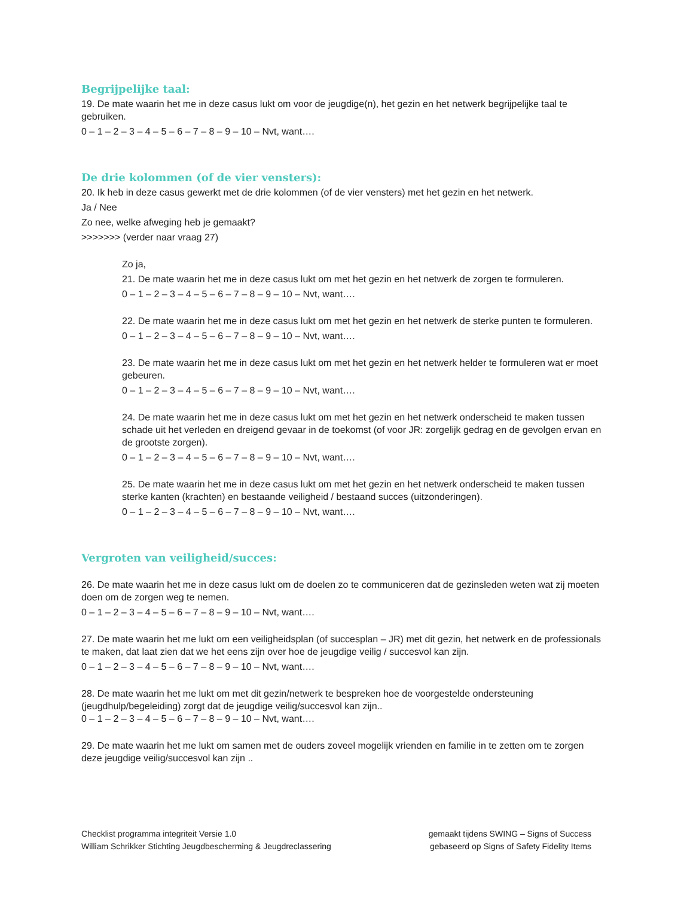Begrijpelijke taal:
19. De mate waarin het me in deze casus lukt om voor de jeugdige(n), het gezin en het netwerk begrijpelijke taal te gebruiken.
0 – 1 – 2 – 3 – 4 – 5 – 6 – 7 – 8 – 9 – 10 – Nvt, want….
De drie kolommen (of de vier vensters):
20. Ik heb in deze casus gewerkt met de drie kolommen (of de vier vensters) met het gezin en het netwerk.
Ja / Nee
Zo nee, welke afweging heb je gemaakt?
>>>>>>> (verder naar vraag 27)
Zo ja,
21. De mate waarin het me in deze casus lukt om met het gezin en het netwerk de zorgen te formuleren.
0 – 1 – 2 – 3 – 4 – 5 – 6 – 7 – 8 – 9 – 10 – Nvt, want….
22. De mate waarin het me in deze casus lukt om met het gezin en het netwerk de sterke punten te formuleren.
0 – 1 – 2 – 3 – 4 – 5 – 6 – 7 – 8 – 9 – 10 – Nvt, want….
23. De mate waarin het me in deze casus lukt om met het gezin en het netwerk helder te formuleren wat er moet gebeuren.
0 – 1 – 2 – 3 – 4 – 5 – 6 – 7 – 8 – 9 – 10 – Nvt, want….
24. De mate waarin het me in deze casus lukt om met het gezin en het netwerk onderscheid te maken tussen schade uit het verleden en dreigend gevaar in de toekomst (of voor JR: zorgelijk gedrag en de gevolgen ervan en de grootste zorgen).
0 – 1 – 2 – 3 – 4 – 5 – 6 – 7 – 8 – 9 – 10 – Nvt, want….
25. De mate waarin het me in deze casus lukt om met het gezin en het netwerk onderscheid te maken tussen sterke kanten (krachten) en bestaande veiligheid / bestaand succes (uitzonderingen).
0 – 1 – 2 – 3 – 4 – 5 – 6 – 7 – 8 – 9 – 10 – Nvt, want….
Vergroten van veiligheid/succes:
26. De mate waarin het me in deze casus lukt om de doelen zo te communiceren dat de gezinsleden weten wat zij moeten doen om de zorgen weg te nemen.
0 – 1 – 2 – 3 – 4 – 5 – 6 – 7 – 8 – 9 – 10 – Nvt, want….
27. De mate waarin het me lukt om een veiligheidsplan (of succesplan – JR) met dit gezin, het netwerk en de professionals te maken, dat laat zien dat we het eens zijn over hoe de jeugdige veilig / succesvol kan zijn.
0 – 1 – 2 – 3 – 4 – 5 – 6 – 7 – 8 – 9 – 10 – Nvt, want….
28. De mate waarin het me lukt om met dit gezin/netwerk te bespreken hoe de voorgestelde ondersteuning (jeugdhulp/begeleiding) zorgt dat de jeugdige veilig/succesvol kan zijn..
0 – 1 – 2 – 3 – 4 – 5 – 6 – 7 – 8 – 9 – 10 – Nvt, want….
29. De mate waarin het me lukt om samen met de ouders zoveel mogelijk vrienden en familie in te zetten om te zorgen deze jeugdige veilig/succesvol kan zijn ..
Checklist programma integriteit Versie 1.0
William Schrikker Stichting Jeugdbescherming & Jeugdreclassering
gemaakt tijdens SWING – Signs of Success
gebaseerd op Signs of Safety Fidelity Items